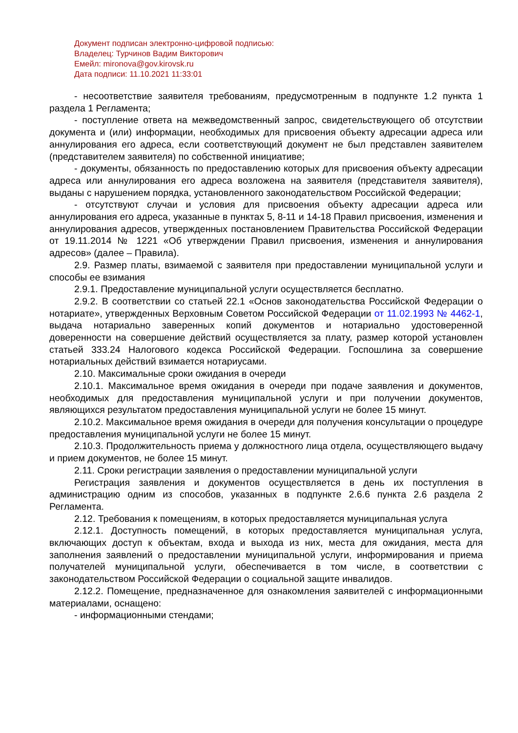Документ подписан электронно-цифровой подписью:
Владелец: Турчинов Вадим Викторович
Емейл: mironova@gov.kirovsk.ru
Дата подписи: 11.10.2021 11:33:01
- несоответствие заявителя требованиям, предусмотренным в подпункте 1.2 пункта 1 раздела 1 Регламента;
- поступление ответа на межведомственный запрос, свидетельствующего об отсутствии документа и (или) информации, необходимых для присвоения объекту адресации адреса или аннулирования его адреса, если соответствующий документ не был представлен заявителем (представителем заявителя) по собственной инициативе;
- документы, обязанность по предоставлению которых для присвоения объекту адресации адреса или аннулирования его адреса возложена на заявителя (представителя заявителя), выданы с нарушением порядка, установленного законодательством Российской Федерации;
- отсутствуют случаи и условия для присвоения объекту адресации адреса или аннулирования его адреса, указанные в пунктах 5, 8-11 и 14-18 Правил присвоения, изменения и аннулирования адресов, утвержденных постановлением Правительства Российской Федерации от 19.11.2014 № 1221 «Об утверждении Правил присвоения, изменения и аннулирования адресов» (далее – Правила).
2.9. Размер платы, взимаемой с заявителя при предоставлении муниципальной услуги и способы ее взимания
2.9.1. Предоставление муниципальной услуги осуществляется бесплатно.
2.9.2. В соответствии со статьей 22.1 «Основ законодательства Российской Федерации о нотариате», утвержденных Верховным Советом Российской Федерации от 11.02.1993 № 4462-1, выдача нотариально заверенных копий документов и нотариально удостоверенной доверенности на совершение действий осуществляется за плату, размер которой установлен статьей 333.24 Налогового кодекса Российской Федерации. Госпошлина за совершение нотариальных действий взимается нотариусами.
2.10. Максимальные сроки ожидания в очереди
2.10.1. Максимальное время ожидания в очереди при подаче заявления и документов, необходимых для предоставления муниципальной услуги и при получении документов, являющихся результатом предоставления муниципальной услуги не более 15 минут.
2.10.2. Максимальное время ожидания в очереди для получения консультации о процедуре предоставления муниципальной услуги не более 15 минут.
2.10.3. Продолжительность приема у должностного лица отдела, осуществляющего выдачу и прием документов, не более 15 минут.
2.11. Сроки регистрации заявления о предоставлении муниципальной услуги
Регистрация заявления и документов осуществляется в день их поступления в администрацию одним из способов, указанных в подпункте 2.6.6 пункта 2.6 раздела 2 Регламента.
2.12. Требования к помещениям, в которых предоставляется муниципальная услуга
2.12.1. Доступность помещений, в которых предоставляется муниципальная услуга, включающих доступ к объектам, входа и выхода из них, места для ожидания, места для заполнения заявлений о предоставлении муниципальной услуги, информирования и приема получателей муниципальной услуги, обеспечивается в том числе, в соответствии с законодательством Российской Федерации о социальной защите инвалидов.
2.12.2. Помещение, предназначенное для ознакомления заявителей с информационными материалами, оснащено:
- информационными стендами;